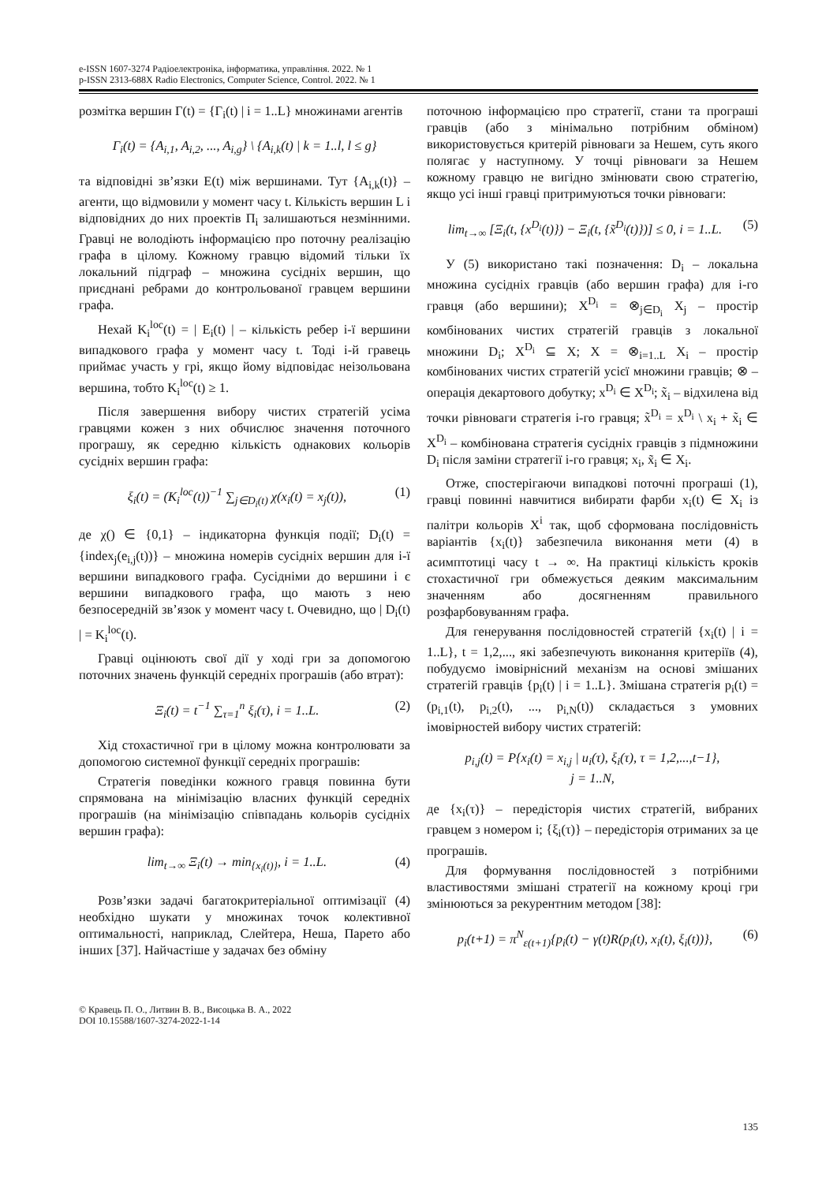e-ISSN 1607-3274 Радіоелектроніка, інформатика, управління. 2022. № 1
p-ISSN 2313-688X Radio Electronics, Computer Science, Control. 2022. № 1
розмітка вершин Γ(t) = {Γ<sub>i</sub>(t) | i = 1..L} множинами агентів
Γ<sub>i</sub>(t) = {A<sub>i,1</sub>, A<sub>i,2</sub>, ..., A<sub>i,g</sub>} \ {A<sub>i,k</sub>(t) | k = 1..l, l ≤ g}
та відповідні зв’язки E(t) між вершинами. Тут {A<sub>i,k</sub>(t)} – агенти, що відмовили у момент часу t. Кількість вершин L і відповідних до них проектів Π<sub>i</sub> залишаються незмінними. Гравці не володіють інформацією про поточну реалізацію графа в цілому. Кожному гравцю відомий тільки їх локальний підграф – множина сусідніх вершин, що приєднані ребрами до контрольованої гравцем вершини графа.
Нехай K<sub>i</sub><sup>loc</sup>(t) = | E<sub>i</sub>(t) | – кількість ребер i-ї вершини випадкового графа у момент часу t. Тоді i-й гравець приймає участь у грі, якщо йому відповідає неізольована вершина, тобто K<sub>i</sub><sup>loc</sup>(t) ≥ 1.
Після завершення вибору чистих стратегій усіма гравцями кожен з них обчислює значення поточного програшу, як середню кількість однакових кольорів сусідніх вершин графа:
ξ<sub>i</sub>(t) = (K<sub>i</sub><sup>loc</sup>(t))<sup>−1</sup> ∑<sub>j∈D<sub>i</sub>(t)</sub> χ(x<sub>i</sub>(t) = x<sub>j</sub>(t)), (1)
де χ() ∈ {0,1} – індикаторна функція події; D<sub>i</sub>(t) = {index<sub>j</sub>(e<sub>i,j</sub>(t))} – множина номерів сусідніх вершин для i-ї вершини випадкового графа. Сусідніми до вершини i є вершини випадкового графа, що мають з нею безпосередній зв’язок у момент часу t. Очевидно, що | D<sub>i</sub>(t) | = K<sub>i</sub><sup>loc</sup>(t).
Гравці оцінюють свої дії у ході гри за допомогою поточних значень функцій середніх програшів (або втрат):
Ξ<sub>i</sub>(t) = t<sup>−1</sup> ∑<sub>τ=1</sub><sup>n</sup> ξ<sub>i</sub>(τ), i = 1..L. (2)
Хід стохастичної гри в цілому можна контролювати за допомогою системної функції середніх програшів:
Стратегія поведінки кожного гравця повинна бути спрямована на мінімізацію власних функцій середніх програшів (на мінімізацію співпадань кольорів сусідніх вершин графа):
lim<sub>t→∞</sub> Ξ<sub>i</sub>(t) → min<sub>{x<sub>i</sub>(t)}</sub>, i = 1..L. (4)
Розв’язки задачі багатокритеріальної оптимізації (4) необхідно шукати у множинах точок колективної оптимальності, наприклад, Слейтера, Неша, Парето або інших [37]. Найчастіше у задачах без обміну
поточною інформацією про стратегії, стани та програші гравців (або з мінімально потрібним обміном) використовується критерій рівноваги за Нешем, суть якого полягає у наступному. У точці рівноваги за Нешем кожному гравцю не вигідно змінювати свою стратегію, якщо усі інші гравці притримуються точки рівноваги:
lim<sub>t→∞</sub> [Ξ<sub>i</sub>(t, {x<sup>D<sub>i</sub></sup>(t)}) − Ξ<sub>i</sub>(t, {x̃<sup>D<sub>i</sub></sup>(t)})] ≤ 0, i = 1..L. (5)
У (5) використано такі позначення: D<sub>i</sub> – локальна множина сусідніх гравців (або вершин графа) для i-го гравця (або вершини); X<sup>D<sub>i</sub></sup> = ⊗<sub>j∈D<sub>i</sub></sub> X<sub>j</sub> – простір комбінованих чистих стратегій гравців з локальної множини D<sub>i</sub>; X<sup>D<sub>i</sub></sup> ⊆ X; X = ⊗<sub>i=1..L</sub> X<sub>i</sub> – простір комбінованих чистих стратегій усієї множини гравців; ⊗ – операція декартового добутку; x<sup>D<sub>i</sub></sup> ∈ X<sup>D<sub>i</sub></sup>; x̃<sub>i</sub> – відхилена від точки рівноваги стратегія i-го гравця; x̃<sup>D<sub>i</sub></sup> = x<sup>D<sub>i</sub></sup> \ x<sub>i</sub> + x̃<sub>i</sub> ∈ X<sup>D<sub>i</sub></sup> – комбінована стратегія сусідніх гравців з підмножини D<sub>i</sub> після заміни стратегії i-го гравця; x<sub>i</sub>, x̃<sub>i</sub> ∈ X<sub>i</sub>.
Отже, спостерігаючи випадкові поточні програші (1), гравці повинні навчитися вибирати фарби x<sub>i</sub>(t) ∈ X<sub>i</sub> із палітри кольорів X<sup>i</sup> так, щоб сформована послідовність варіантів {x<sub>i</sub>(t)} забезпечила виконання мети (4) в асимптотиці часу t → ∞. На практиці кількість кроків стохастичної гри обмежується деяким максимальним значенням або досягненням правильного розфарбовуванням графа.
Для генерування послідовностей стратегій {x<sub>i</sub>(t) | i = 1..L}, t = 1,2,..., які забезпечують виконання критеріїв (4), побудуємо імовірнісний механізм на основі змішаних стратегій гравців {p<sub>i</sub>(t) | i = 1..L}. Змішана стратегія p<sub>i</sub>(t) = (p<sub>i,1</sub>(t), p<sub>i,2</sub>(t), ..., p<sub>i,N</sub>(t)) складається з умовних імовірностей вибору чистих стратегій:
p<sub>i,j</sub>(t) = P{x<sub>i</sub>(t) = x<sub>i,j</sub> | u<sub>i</sub>(τ), ξ<sub>i</sub>(τ), τ = 1,2,...,t−1},
j = 1..N,
де {x<sub>i</sub>(τ)} – передісторія чистих стратегій, вибраних гравцем з номером i; {ξ<sub>i</sub>(τ)} – передісторія отриманих за це програшів.
Для формування послідовностей з потрібними властивостями змішані стратегії на кожному кроці гри змінюються за рекурентним методом [38]:
p<sub>i</sub>(t+1) = π<sup>N</sup><sub>ε(t+1)</sub>{p<sub>i</sub>(t) − γ(t)R(p<sub>i</sub>(t), x<sub>i</sub>(t), ξ<sub>i</sub>(t))}, (6)
© Кравець П. О., Литвин В. В., Висоцька В. А., 2022
DOI 10.15588/1607-3274-2022-1-14
135